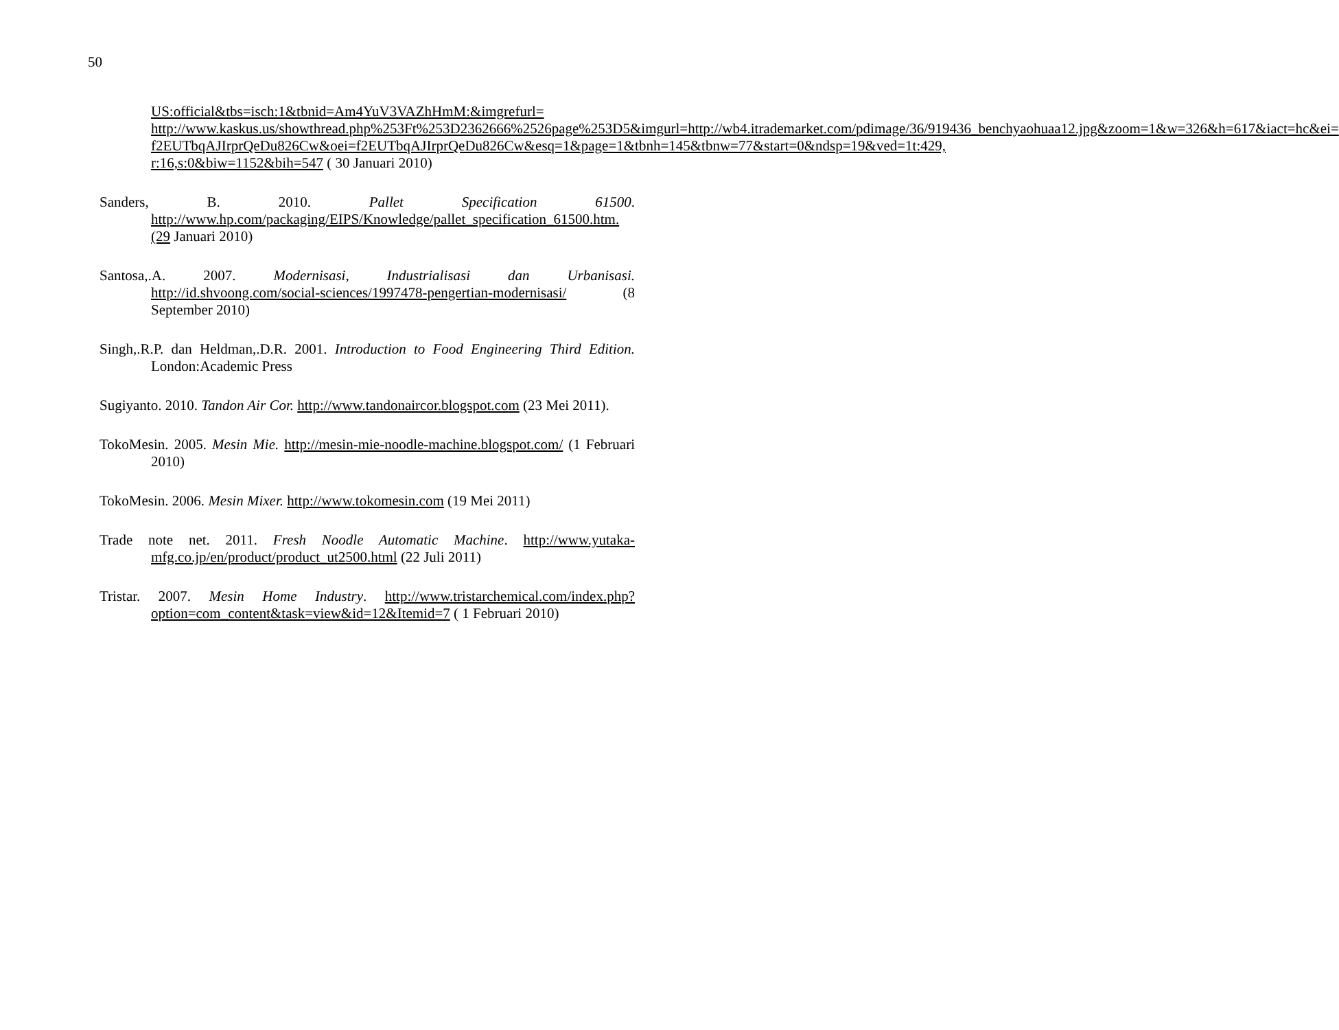50
US:official&tbs=isch:1&tbnid=Am4YuV3VAZhHmM:&imgrefurl= http://www.kaskus.us/showthread.php%253Ft%253D2362666%2526page%253D5&imgurl=http://wb4.itrademarket.com/pdimage/36/919436_benchyaohuaa12.jpg&zoom=1&w=326&h=617&iact=hc&ei= f2EUTbqAJIrprQeDu826Cw&oei=f2EUTbqAJIrprQeDu826Cw&esq=1&page=1&tbnh=145&tbnw=77&start=0&ndsp=19&ved=1t:429, r:16,s:0&biw=1152&bih=547 ( 30 Januari 2010)
Sanders, B. 2010. Pallet Specification 61500. http://www.hp.com/packaging/EIPS/Knowledge/pallet_specification_61500.htm. (29 Januari 2010)
Santosa,.A. 2007. Modernisasi, Industrialisasi dan Urbanisasi. http://id.shvoong.com/social-sciences/1997478-pengertian-modernisasi/ (8 September 2010)
Singh,.R.P. dan Heldman,.D.R. 2001. Introduction to Food Engineering Third Edition. London:Academic Press
Sugiyanto. 2010. Tandon Air Cor. http://www.tandonaircor.blogspot.com (23 Mei 2011).
TokoMesin. 2005. Mesin Mie. http://mesin-mie-noodle-machine.blogspot.com/ (1 Februari 2010)
TokoMesin. 2006. Mesin Mixer. http://www.tokomesin.com (19 Mei 2011)
Trade note net. 2011. Fresh Noodle Automatic Machine. http://www.yutaka-mfg.co.jp/en/product/product_ut2500.html (22 Juli 2011)
Tristar. 2007. Mesin Home Industry. http://www.tristarchemical.com/index.php?option=com_content&task=view&id=12&Itemid=7 ( 1 Februari 2010)